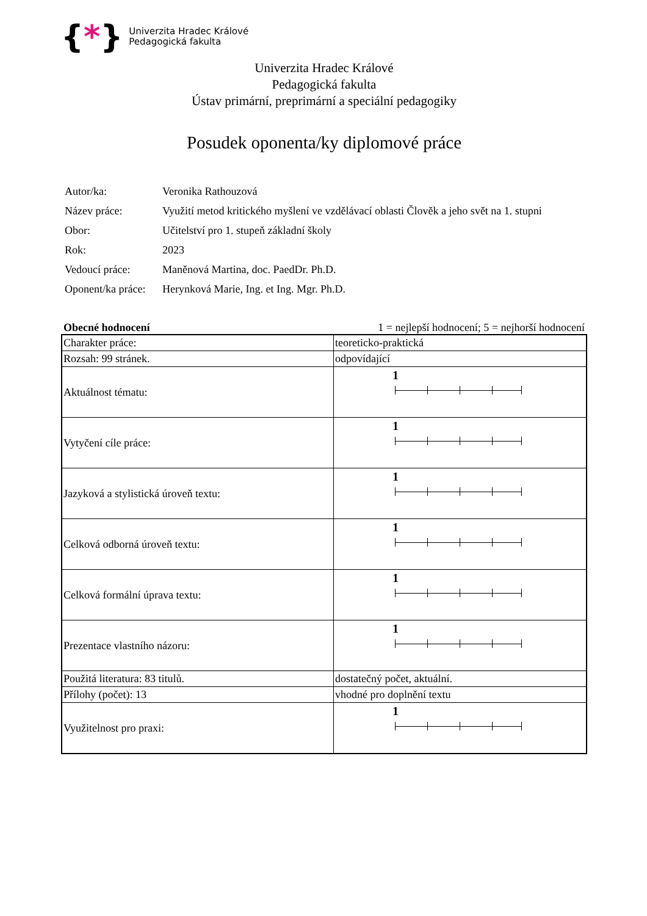{*}
Univerzita Hradec Králové
Pedagogická fakulta
Univerzita Hradec Králové
Pedagogická fakulta
Ústav primární, preprimární a speciální pedagogiky
Posudek oponenta/ky diplomové práce
| Autor/ka: | Veronika Rathouzová |
| Název práce: | Využití metod kritického myšlení ve vzdělávací oblasti Člověk a jeho svět na 1. stupni |
| Obor: | Učitelství pro 1. stupeň základní školy |
| Rok: | 2023 |
| Vedoucí práce: | Maněnová Martina, doc. PaedDr. Ph.D. |
| Oponent/ka práce: | Herynková Marie, Ing. et Ing. Mgr. Ph.D. |
Obecné hodnocení 1 = nejlepší hodnocení; 5 = nejhorší hodnocení
| Charakter práce: | teoreticko-praktická |
| Rozsah: 99 stránek. | odpovídající |
| Aktuálnost tématu: | 1 |
| Vytyčení cíle práce: | 1 |
| Jazyková a stylistická úroveň textu: | 1 |
| Celková odborná úroveň textu: | 1 |
| Celková formální úprava textu: | 1 |
| Prezentace vlastního názoru: | 1 |
| Použitá literatura: 83 titulů. | dostatečný počet, aktuální. |
| Přílohy (počet): 13 | vhodné pro doplnění textu |
| Využitelnost pro praxi: | 1 |